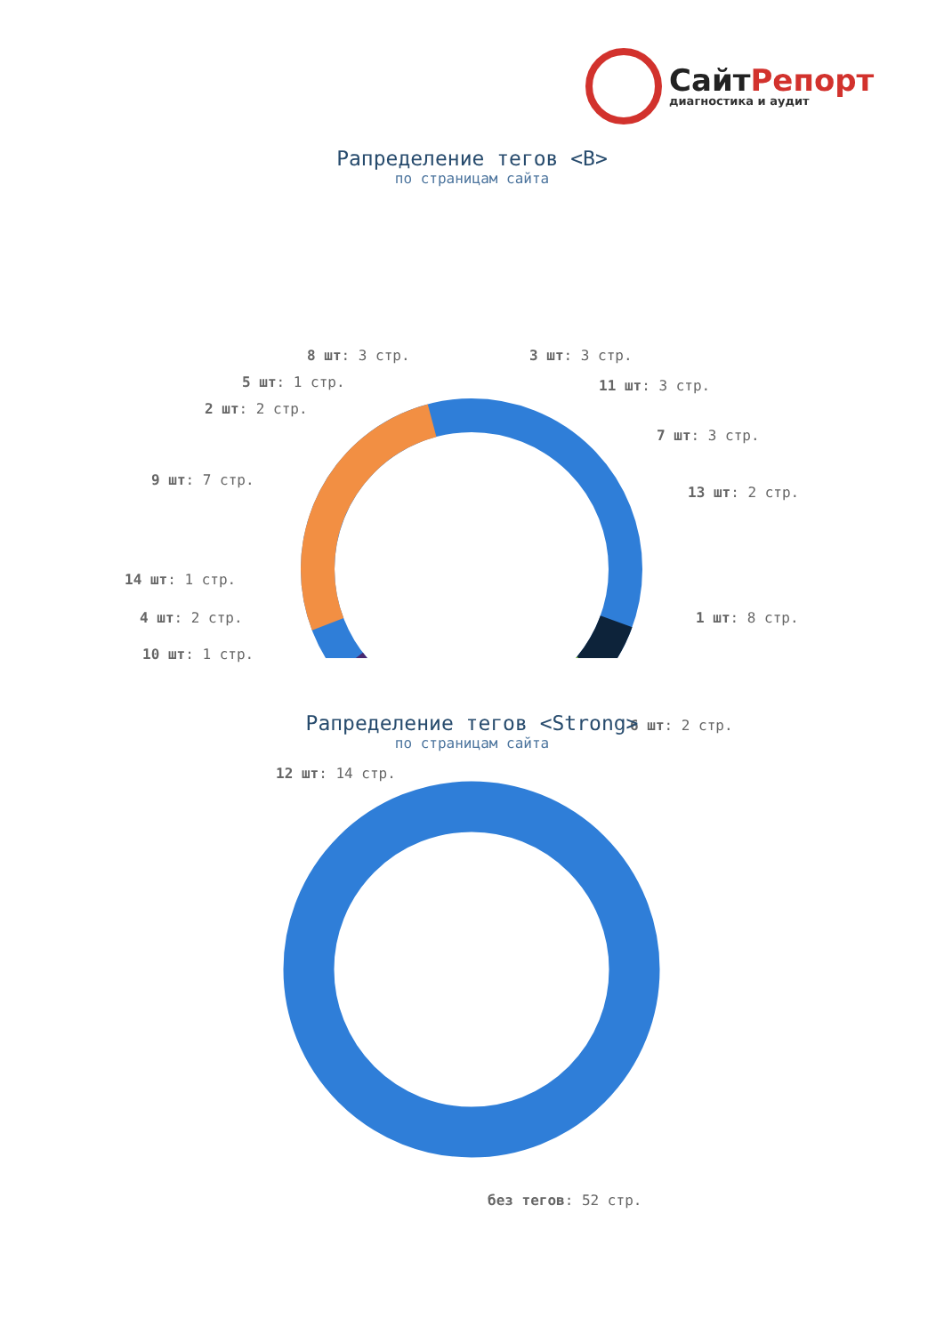СайтРепорт
диагностика и аудит
Рапределение тегов <B>
по страницам сайта
8 шт: 3 стр. 3 шт: 3 стр.
5 шт: 1 стр. 11 шт: 3 стр.
2 шт: 2 стр.
7 шт: 3 стр.
9 шт: 7 стр.
13 шт: 2 стр.
14 шт: 1 стр.
4 шт: 2 стр. 1 шт: 8 стр.
10 шт: 1 стр.
6 шт: 2 стр.
12 шт: 14 стр.
Рапределение тегов <Strong>
по страницам сайта
без тегов: 52 стр.